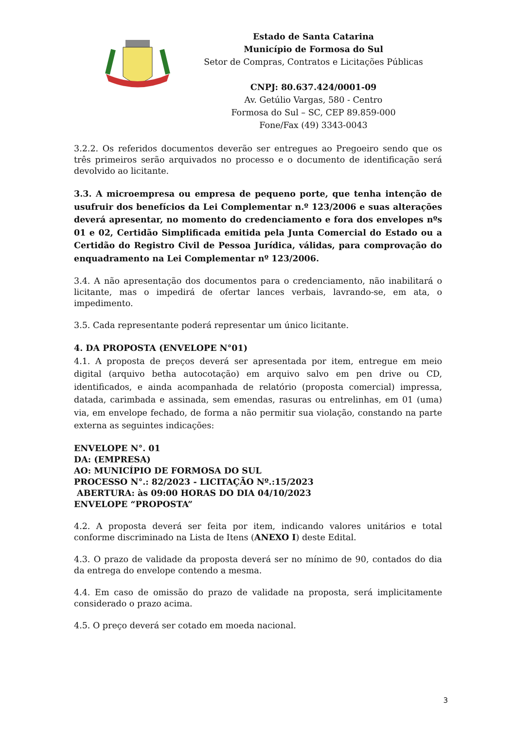Estado de Santa Catarina
Município de Formosa do Sul
Setor de Compras, Contratos e Licitações Públicas
CNPJ: 80.637.424/0001-09
Av. Getúlio Vargas, 580 - Centro
Formosa do Sul – SC, CEP 89.859-000
Fone/Fax (49) 3343-0043
3.2.2. Os referidos documentos deverão ser entregues ao Pregoeiro sendo que os três primeiros serão arquivados no processo e o documento de identificação será devolvido ao licitante.
3.3. A microempresa ou empresa de pequeno porte, que tenha intenção de usufruir dos benefícios da Lei Complementar n.º 123/2006 e suas alterações deverá apresentar, no momento do credenciamento e fora dos envelopes nºs 01 e 02, Certidão Simplificada emitida pela Junta Comercial do Estado ou a Certidão do Registro Civil de Pessoa Jurídica, válidas, para comprovação do enquadramento na Lei Complementar nº 123/2006.
3.4. A não apresentação dos documentos para o credenciamento, não inabilitará o licitante, mas o impedirá de ofertar lances verbais, lavrando-se, em ata, o impedimento.
3.5. Cada representante poderá representar um único licitante.
4. DA PROPOSTA (ENVELOPE N°01)
4.1. A proposta de preços deverá ser apresentada por item, entregue em meio digital (arquivo betha autocotação) em arquivo salvo em pen drive ou CD, identificados, e ainda acompanhada de relatório (proposta comercial) impressa, datada, carimbada e assinada, sem emendas, rasuras ou entrelinhas, em 01 (uma) via, em envelope fechado, de forma a não permitir sua violação, constando na parte externa as seguintes indicações:
ENVELOPE N°. 01
DA: (EMPRESA)
AO: MUNICÍPIO DE FORMOSA DO SUL
PROCESSO N°.: 82/2023 - LICITAÇÃO Nº.:15/2023
ABERTURA: às 09:00 HORAS DO DIA 04/10/2023
ENVELOPE “PROPOSTA”
4.2. A proposta deverá ser feita por item, indicando valores unitários e total conforme discriminado na Lista de Itens (ANEXO I) deste Edital.
4.3. O prazo de validade da proposta deverá ser no mínimo de 90, contados do dia da entrega do envelope contendo a mesma.
4.4. Em caso de omissão do prazo de validade na proposta, será implicitamente considerado o prazo acima.
4.5. O preço deverá ser cotado em moeda nacional.
3